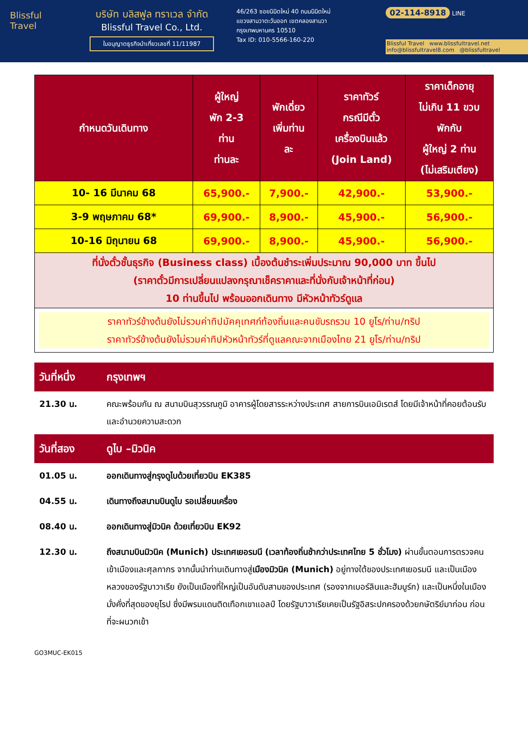Blissful Travel
บริษัท บลิสฟูล ทราเวล จำกัด
Blissful Travel Co., Ltd.
ใบอนุญาตธุรกิจนำเที่ยวเลขที่ 11/11987
46/263 ซอยนิมิตใหม่ 40 ถนนนิมิตใหม่
แขวงสามวาตะวันออก เขตคลองสามวา
กรุงเทพมหานคร 10510
Tax ID: 010-5566-160-220
02-114-8918 LINE
Blissful Travel www.blissfultravel.net info@blissfultravel8.com @blissfultravel
| กำหนดวันเดินทาง | ผู้ใหญ่ พัก 2-3 ท่าน ท่านละ | พักเดี่ยว เพิ่มท่าน ละ | ราคาทัวร์ กรณีมีตั๋ว เครื่องบินแล้ว (Join Land) | ราคาเด็กอายุ ไม่เกิน 11 ขวบ พักกับ ผู้ใหญ่ 2 ท่าน (ไม่เสริมเตียง) |
| --- | --- | --- | --- | --- |
| 10- 16 มีนาคม 68 | 65,900.- | 7,900.- | 42,900.- | 53,900.- |
| 3-9 พฤษภาคม 68* | 69,900.- | 8,900.- | 45,900.- | 56,900.- |
| 10-16 มิถุนายน 68 | 69,900.- | 8,900.- | 45,900.- | 56,900.- |
| ที่นั่งตั๋วชั้นธุรกิจ (Business class) เบื้องต้นชำระเพิ่มประมาณ 90,000 บาท ขึ้นไป (ราคาตั๋วมีการเปลี่ยนแปลงกรุณาเช็คราคาและที่นั่งกับเจ้าหน้าที่ก่อน) 10 ท่านขึ้นไป พร้อมออกเดินทาง มีหัวหน้าทัวร์ดูแล | | | | |
| ราคาทัวร์ข้างต้นยังไม่รวมค่าทิปมัคคุเทศก์ท้องถิ่นและคนขับรถรวม 10 ยูโร/ท่าน/ทริป ราคาทัวร์ข้างต้นยังไม่รวมค่าทิปหัวหน้าทัวร์ที่ดูแลคณะจากเมืองไทย 21 ยูโร/ท่าน/ทริป | | | | |
วันที่หนึ่ง กรุงเทพฯ
21.30 น. คณะพร้อมกัน ณ สนามบินสุวรรณภูมิ อาคารผู้โดยสารระหว่างประเทศ สายการบินเอมิเรตส์ โดยมีเจ้าหน้าที่คอยต้อนรับและอำนวยความสะดวก
วันที่สอง ดูไบ –มิวนิค
01.05 น. ออกเดินทางสู่กรุงดูไบด้วยเที่ยวบิน EK385
04.55 น. เดินทางถึงสนามบินดูไบ รอเปลี่ยนเครื่อง
08.40 น. ออกเดินทางสู่มิวนิค ด้วยเที่ยวบิน EK92
12.30 น. ถึงสนามบินมิวนิค (Munich) ประเทศเยอรมนี (เวลาท้องถิ่นช้ากว่าประเทศไทย 5 ชั่วโมง) ผ่านขั้นตอนการตรวจคนเข้าเมืองและศุลกากร จากนั้นนำท่านเดินทางสู่เมืองมิวนิค (Munich) อยู่ทางใต้ของประเทศเยอรมนี และเป็นเมืองหลวงของรัฐบาวาเรีย ยังเป็นเมืองที่ใหญ่เป็นอันดับสามของประเทศ (รองจากเบอร์ลินและฮัมบูร์ก) และเป็นหนึ่งในเมืองมั่งคั่งที่สุดของยุโรป ซึ่งมีพรมแดนติดเทือกเขาแอลป์ โดยรัฐบาวาเรียเคยเป็นรัฐอิสระปกครองด้วยกษัตริย์มาก่อน ก่อนที่จะผนวกเข้า
GO3MUC-EK015